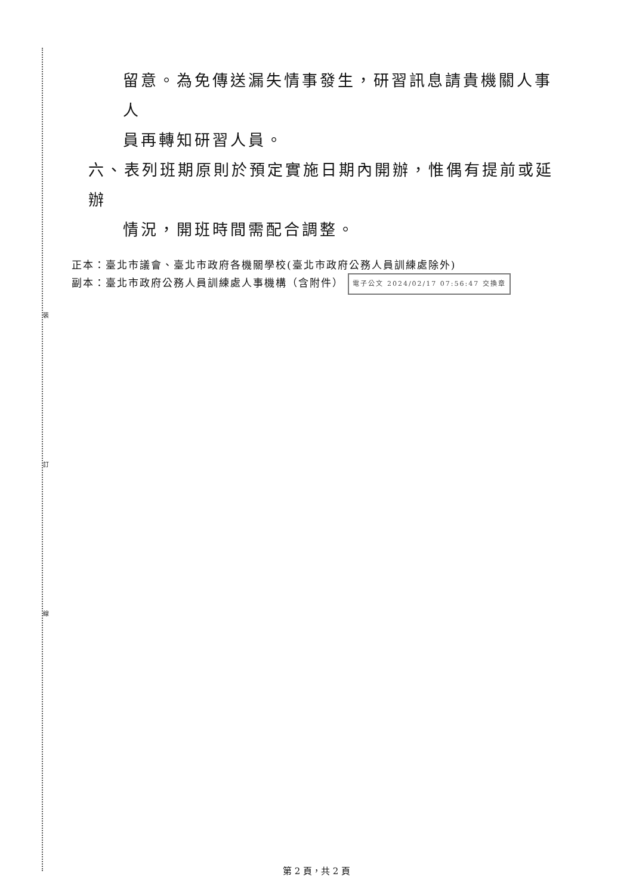裝
訂
線
留意。為免傳送漏失情事發生，研習訊息請貴機關人事人
員再轉知研習人員。
六、表列班期原則於預定實施日期內開辦，惟偶有提前或延辦
情況，開班時間需配合調整。
正本：臺北市議會、臺北市政府各機關學校(臺北市政府公務人員訓練處除外)
副本：臺北市政府公務人員訓練處人事機構（含附件） 電子公文 2024/02/17 07:56:47 交換章
第 2 頁，共 2 頁